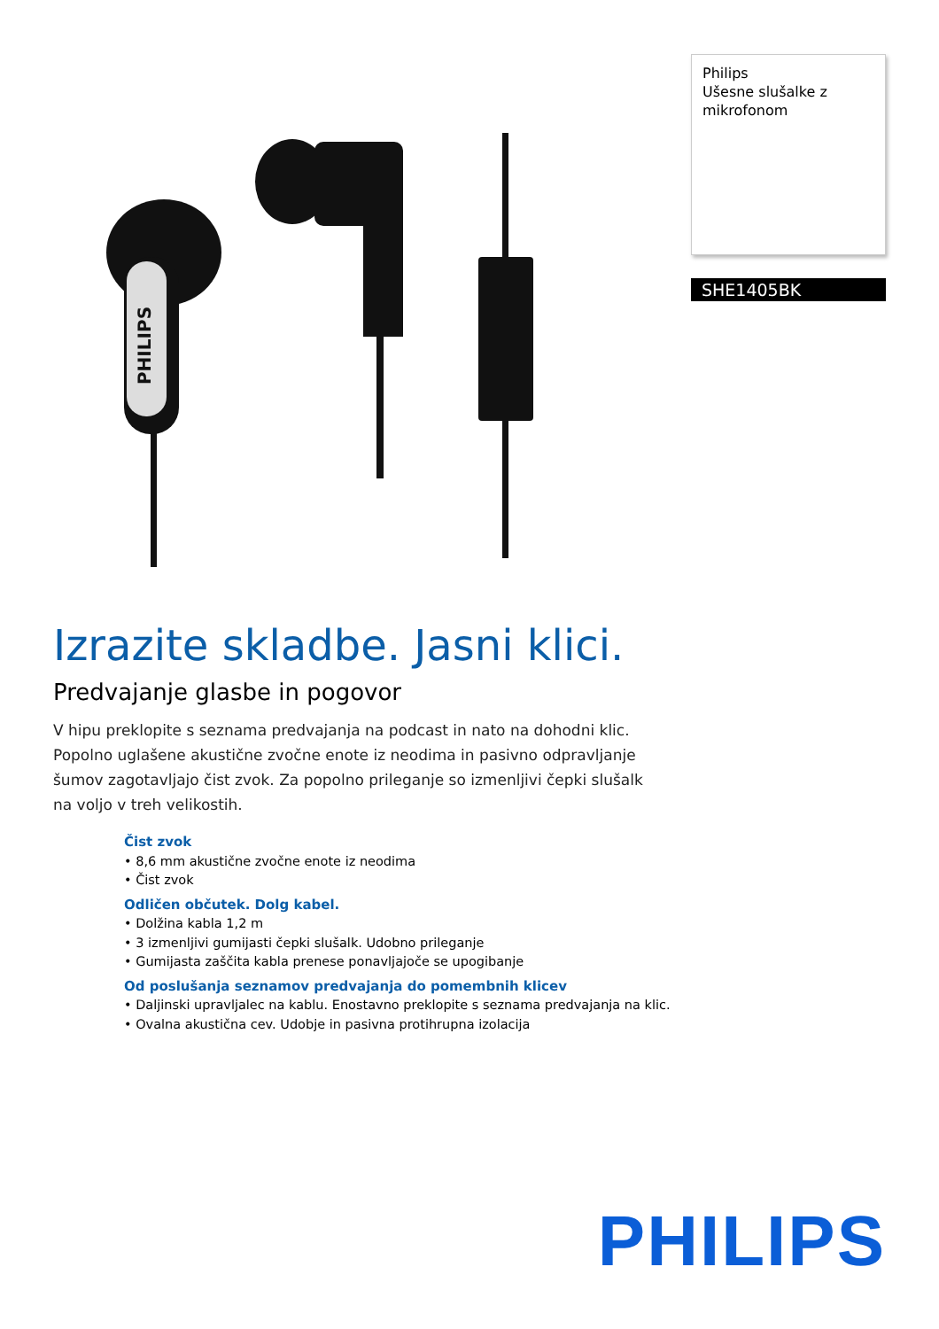PHILIPS
Philips
Ušesne slušalke z mikrofonom
SHE1405BK
Izrazite skladbe. Jasni klici.
Predvajanje glasbe in pogovor
V hipu preklopite s seznama predvajanja na podcast in nato na dohodni klic. Popolno uglašene akustične zvočne enote iz neodima in pasivno odpravljanje šumov zagotavljajo čist zvok. Za popolno prileganje so izmenljivi čepki slušalk na voljo v treh velikostih.
Čist zvok
• 8,6 mm akustične zvočne enote iz neodima
• Čist zvok
Odličen občutek. Dolg kabel.
• Dolžina kabla 1,2 m
• 3 izmenljivi gumijasti čepki slušalk. Udobno prileganje
• Gumijasta zaščita kabla prenese ponavljajoče se upogibanje
Od poslušanja seznamov predvajanja do pomembnih klicev
• Daljinski upravljalec na kablu. Enostavno preklopite s seznama predvajanja na klic.
• Ovalna akustična cev. Udobje in pasivna protihrupna izolacija
PHILIPS